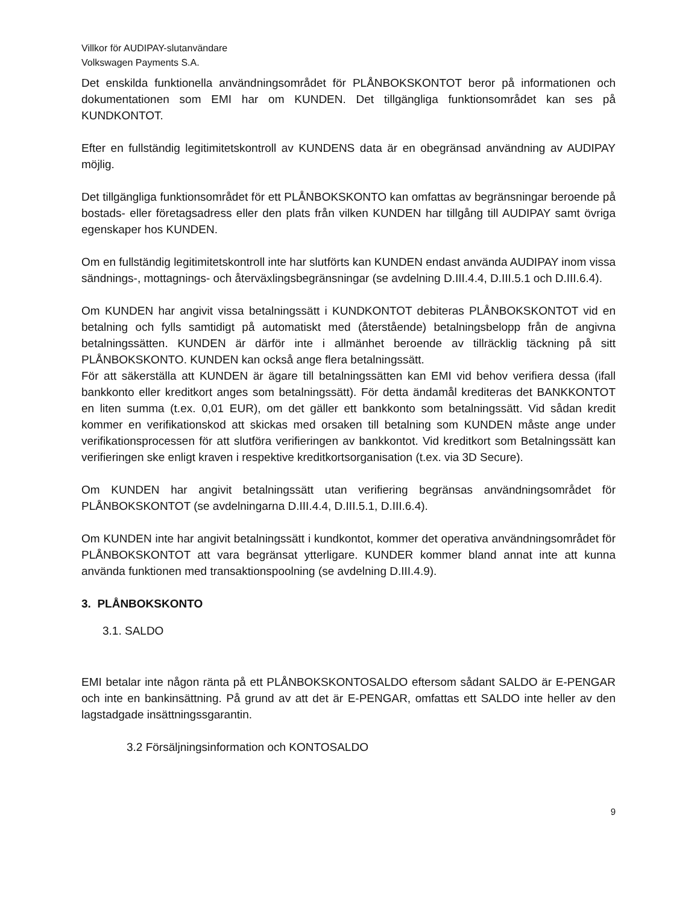Villkor för AUDIPAY-slutanvändare
Volkswagen Payments S.A.
Det enskilda funktionella användningsområdet för PLÅNBOKSKONTOT beror på informationen och dokumentationen som EMI har om KUNDEN. Det tillgängliga funktionsområdet kan ses på KUNDKONTOT.
Efter en fullständig legitimitetskontroll av KUNDENS data är en obegränsad användning av AUDIPAY möjlig.
Det tillgängliga funktionsområdet för ett PLÅNBOKSKONTO kan omfattas av begränsningar beroende på bostads- eller företagsadress eller den plats från vilken KUNDEN har tillgång till AUDIPAY samt övriga egenskaper hos KUNDEN.
Om en fullständig legitimitetskontroll inte har slutförts kan KUNDEN endast använda AUDIPAY inom vissa sändnings-, mottagnings- och återväxlingsbegränsningar (se avdelning D.III.4.4, D.III.5.1 och D.III.6.4).
Om KUNDEN har angivit vissa betalningssätt i KUNDKONTOT debiteras PLÅNBOKSKONTOT vid en betalning och fylls samtidigt på automatiskt med (återstående) betalningsbelopp från de angivna betalningssätten. KUNDEN är därför inte i allmänhet beroende av tillräcklig täckning på sitt PLÅNBOKSKONTO. KUNDEN kan också ange flera betalningssätt.
För att säkerställa att KUNDEN är ägare till betalningssätten kan EMI vid behov verifiera dessa (ifall bankkonto eller kreditkort anges som betalningssätt). För detta ändamål krediteras det BANKKONTOT en liten summa (t.ex. 0,01 EUR), om det gäller ett bankkonto som betalningssätt. Vid sådan kredit kommer en verifikationskod att skickas med orsaken till betalning som KUNDEN måste ange under verifikationsprocessen för att slutföra verifieringen av bankkontot. Vid kreditkort som Betalningssätt kan verifieringen ske enligt kraven i respektive kreditkortsorganisation (t.ex. via 3D Secure).
Om KUNDEN har angivit betalningssätt utan verifiering begränsas användningsområdet för PLÅNBOKSKONTOT (se avdelningarna D.III.4.4, D.III.5.1, D.III.6.4).
Om KUNDEN inte har angivit betalningssätt i kundkontot, kommer det operativa användningsområdet för PLÅNBOKSKONTOT att vara begränsat ytterligare. KUNDER kommer bland annat inte att kunna använda funktionen med transaktionspoolning (se avdelning D.III.4.9).
3. PLÅNBOKSKONTO
3.1. SALDO
EMI betalar inte någon ränta på ett PLÅNBOKSKONTOSALDO eftersom sådant SALDO är E-PENGAR och inte en bankinsättning. På grund av att det är E-PENGAR, omfattas ett SALDO inte heller av den lagstadgade insättningssgarantin.
3.2 Försäljningsinformation och KONTOSALDO
9